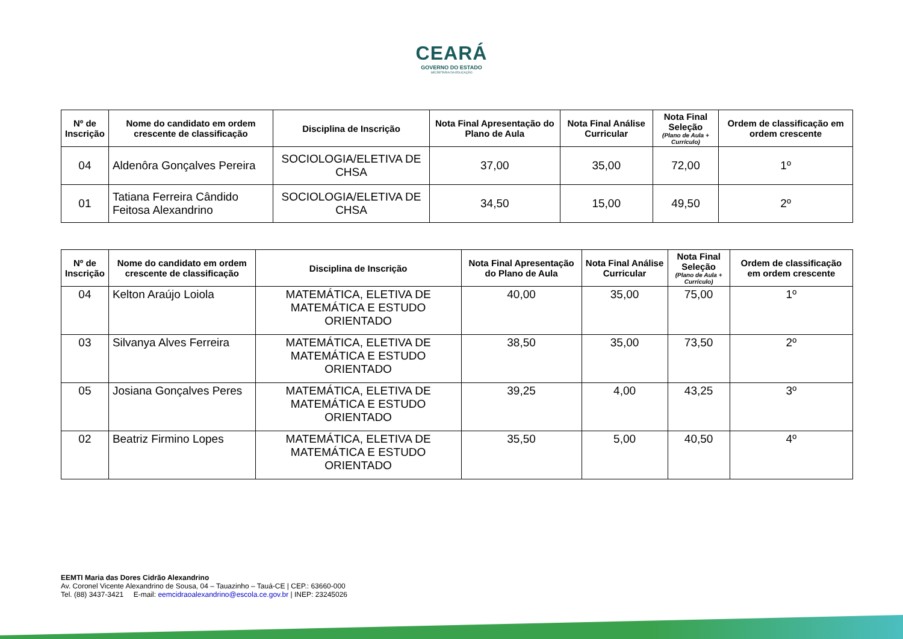CEARÁ
GOVERNO DO ESTADO
SECRETARIA DA EDUCAÇÃO
| Nº de Inscrição | Nome do candidato em ordem crescente de classificação | Disciplina de Inscrição | Nota Final Apresentação do Plano de Aula | Nota Final Análise Curricular | Nota Final Seleção (Plano de Aula + Currículo) | Ordem de classificação em ordem crescente |
| --- | --- | --- | --- | --- | --- | --- |
| 04 | Aldenôra Gonçalves Pereira | SOCIOLOGIA/ELETIVA DE CHSA | 37,00 | 35,00 | 72,00 | 1º |
| 01 | Tatiana Ferreira Cândido Feitosa Alexandrino | SOCIOLOGIA/ELETIVA DE CHSA | 34,50 | 15,00 | 49,50 | 2º |
| Nº de Inscrição | Nome do candidato em ordem crescente de classificação | Disciplina de Inscrição | Nota Final Apresentação do Plano de Aula | Nota Final Análise Curricular | Nota Final Seleção (Plano de Aula + Currículo) | Ordem de classificação em ordem crescente |
| --- | --- | --- | --- | --- | --- | --- |
| 04 | Kelton Araújo Loiola | MATEMÁTICA, ELETIVA DE MATEMÁTICA E ESTUDO ORIENTADO | 40,00 | 35,00 | 75,00 | 1º |
| 03 | Silvanya Alves Ferreira | MATEMÁTICA, ELETIVA DE MATEMÁTICA E ESTUDO ORIENTADO | 38,50 | 35,00 | 73,50 | 2º |
| 05 | Josiana Gonçalves Peres | MATEMÁTICA, ELETIVA DE MATEMÁTICA E ESTUDO ORIENTADO | 39,25 | 4,00 | 43,25 | 3º |
| 02 | Beatriz Firmino Lopes | MATEMÁTICA, ELETIVA DE MATEMÁTICA E ESTUDO ORIENTADO | 35,50 | 5,00 | 40,50 | 4º |
EEMTI Maria das Dores Cidrão Alexandrino
Av. Coronel Vicente Alexandrino de Sousa, 04 – Tauazinho – Tauá-CE | CEP.: 63660-000
Tel. (88) 3437-3421 E-mail: eemcidraoalexandrino@escola.ce.gov.br | INEP: 23245026